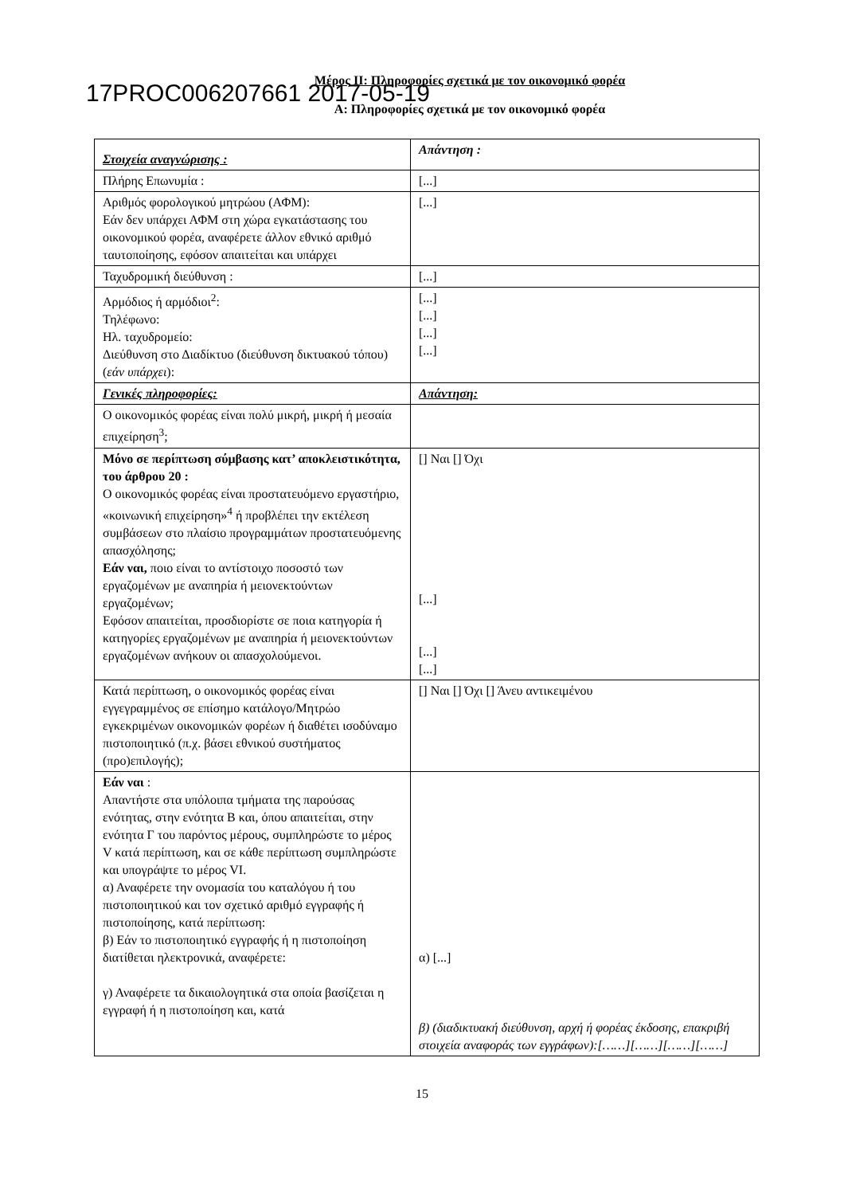Μέρος ΙΙ: Πληροφορίες σχετικά με τον οικονομικό φορέα
17PROC006207661 2017-05-19
Α: Πληροφορίες σχετικά με τον οικονομικό φορέα
| Στοιχεία αναγνώρισης : | Απάντηση : |
| Πλήρης Επωνυμία : | [...] |
| Αριθμός φορολογικού μητρώου (ΑΦΜ): Εάν δεν υπάρχει ΑΦΜ στη χώρα εγκατάστασης του οικονομικού φορέα, αναφέρετε άλλον εθνικό αριθμό ταυτοποίησης, εφόσον απαιτείται και υπάρχει | [...] |
| Ταχυδρομική διεύθυνση : | [...] |
| Αρμόδιος ή αρμόδιοι<sup>2</sup>: Τηλέφωνο: Ηλ. ταχυδρομείο: Διεύθυνση στο Διαδίκτυο (διεύθυνση δικτυακού τόπου) ( εάν υπάρχει ): | [...] [...] [...] [...] |
| Γενικές πληροφορίες: | Απάντηση: |
| Ο οικονομικός φορέας είναι πολύ μικρή, μικρή ή μεσαία επιχείρηση<sup>3</sup>; | |
| Μόνο σε περίπτωση σύμβασης κατ’ αποκλειστικότητα, του άρθρου 20 : Ο οικονομικός φορέας είναι προστατευόμενο εργαστήριο, «κοινωνική επιχείρηση»<sup>4</sup> ή προβλέπει την εκτέλεση συμβάσεων στο πλαίσιο προγραμμάτων προστατευόμενης απασχόλησης; Εάν ναι, ποιο είναι το αντίστοιχο ποσοστό των εργαζομένων με αναπηρία ή μειονεκτούντων εργαζομένων; Εφόσον απαιτείται, προσδιορίστε σε ποια κατηγορία ή κατηγορίες εργαζομένων με αναπηρία ή μειονεκτούντων εργαζομένων ανήκουν οι απασχολούμενοι. | [] Ναι [] Όχι [...] [...] [...] |
| Κατά περίπτωση, ο οικονομικός φορέας είναι εγγεγραμμένος σε επίσημο κατάλογο/Μητρώο εγκεκριμένων οικονομικών φορέων ή διαθέτει ισοδύναμο πιστοποιητικό (π.χ. βάσει εθνικού συστήματος (προ)επιλογής); | [] Ναι [] Όχι [] Άνευ αντικειμένου |
| Εάν ναι : Απαντήστε στα υπόλοιπα τμήματα της παρούσας ενότητας, στην ενότητα Β και, όπου απαιτείται, στην ενότητα Γ του παρόντος μέρους, συμπληρώστε το μέρος V κατά περίπτωση, και σε κάθε περίπτωση συμπληρώστε και υπογράψτε το μέρος VI. α) Αναφέρετε την ονομασία του καταλόγου ή του πιστοποιητικού και τον σχετικό αριθμό εγγραφής ή πιστοποίησης, κατά περίπτωση: β) Εάν το πιστοποιητικό εγγραφής ή η πιστοποίηση διατίθεται ηλεκτρονικά, αναφέρετε: γ) Αναφέρετε τα δικαιολογητικά στα οποία βασίζεται η εγγραφή ή η πιστοποίηση και, κατά | α) [...] β) (διαδικτυακή διεύθυνση, αρχή ή φορέας έκδοσης, επακριβή στοιχεία αναφοράς των εγγράφων):[……][……][……][……] |
15